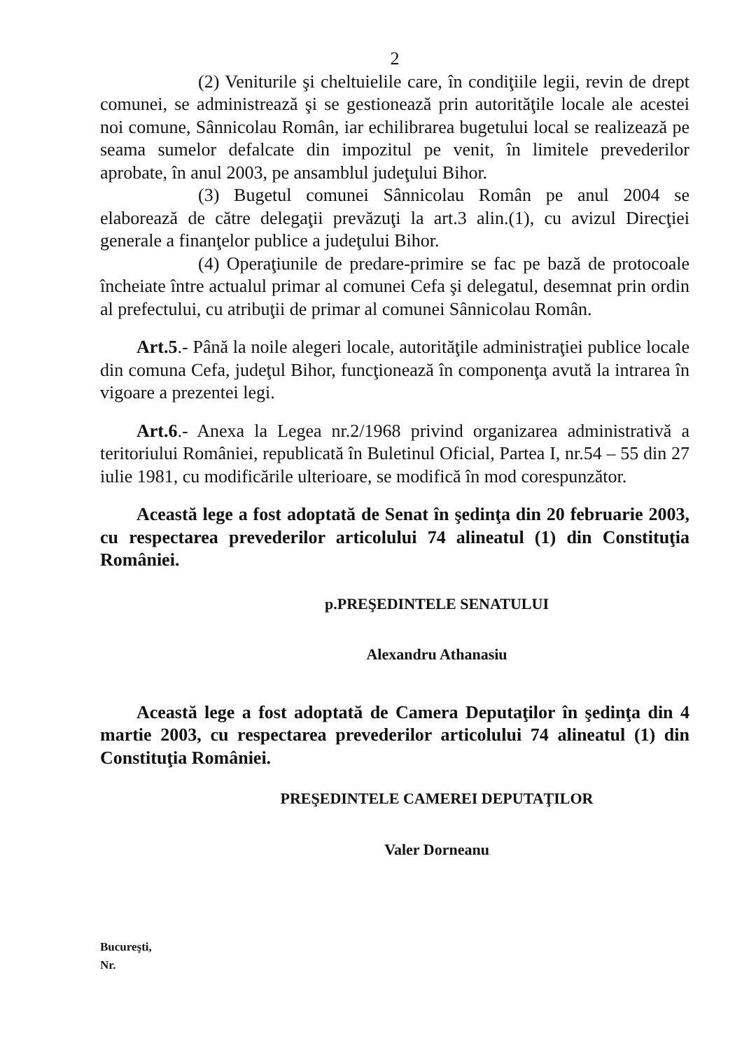2
(2) Veniturile şi cheltuielile care, în condiţiile legii, revin de drept comunei, se administrează şi se gestionează prin autorităţile locale ale acestei noi comune, Sânnicolau Român, iar echilibrarea bugetului local se realizează pe seama sumelor defalcate din impozitul pe venit, în limitele prevederilor aprobate, în anul 2003, pe ansamblul judeţului Bihor.
(3) Bugetul comunei Sânnicolau Român pe anul 2004 se elaborează de către delegaţii prevăzuţi la art.3 alin.(1), cu avizul Direcţiei generale a finanţelor publice a judeţului Bihor.
(4) Operaţiunile de predare-primire se fac pe bază de protocoale încheiate între actualul primar al comunei Cefa şi delegatul, desemnat prin ordin al prefectului, cu atribuţii de primar al comunei Sânnicolau Român.
Art.5.- Până la noile alegeri locale, autorităţile administraţiei publice locale din comuna Cefa, judeţul Bihor, funcţionează în componenţa avută la intrarea în vigoare a prezentei legi.
Art.6.- Anexa la Legea nr.2/1968 privind organizarea administrativă a teritoriului României, republicată în Buletinul Oficial, Partea I, nr.54 – 55 din 27 iulie 1981, cu modificările ulterioare, se modifică în mod corespunzător.
Această lege a fost adoptată de Senat în şedinţa din 20 februarie 2003, cu respectarea prevederilor articolului 74 alineatul (1) din Constituţia României.
p.PREŞEDINTELE SENATULUI
Alexandru Athanasiu
Această lege a fost adoptată de Camera Deputaţilor în şedinţa din 4 martie 2003, cu respectarea prevederilor articolului 74 alineatul (1) din Constituţia României.
PREŞEDINTELE CAMEREI DEPUTAŢILOR
Valer Dorneanu
Bucureşti,
Nr.